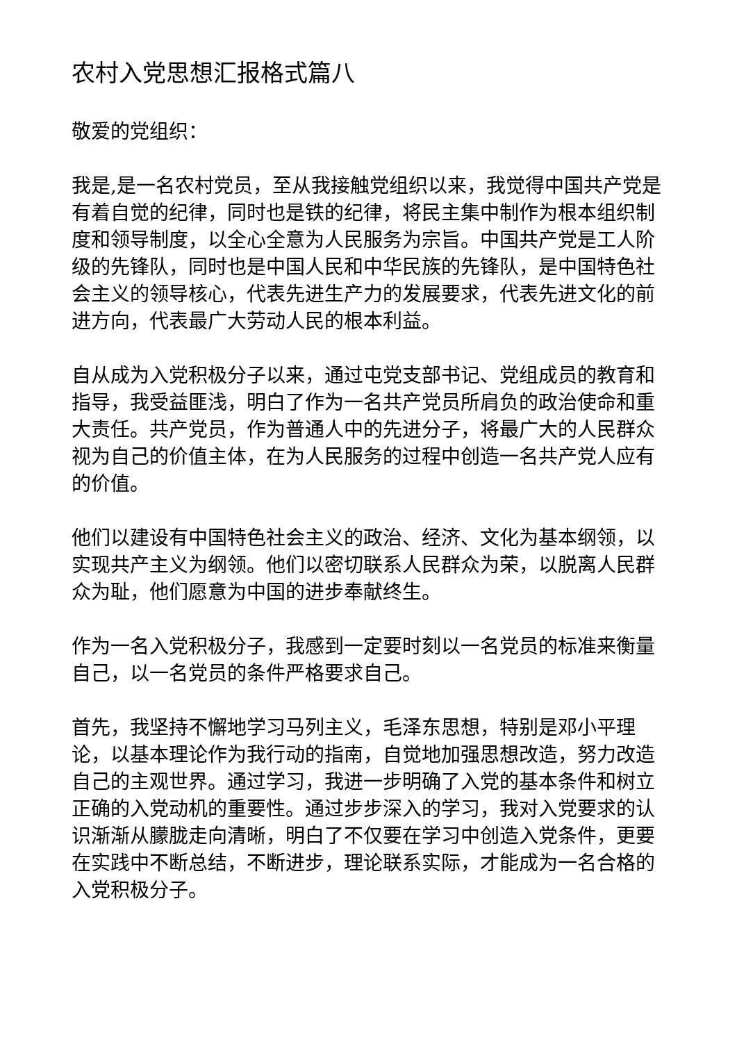农村入党思想汇报格式篇八
敬爱的党组织：
我是,是一名农村党员，至从我接触党组织以来，我觉得中国共产党是有着自觉的纪律，同时也是铁的纪律，将民主集中制作为根本组织制度和领导制度，以全心全意为人民服务为宗旨。中国共产党是工人阶级的先锋队，同时也是中国人民和中华民族的先锋队，是中国特色社会主义的领导核心，代表先进生产力的发展要求，代表先进文化的前进方向，代表最广大劳动人民的根本利益。
自从成为入党积极分子以来，通过屯党支部书记、党组成员的教育和指导，我受益匪浅，明白了作为一名共产党员所肩负的政治使命和重大责任。共产党员，作为普通人中的先进分子，将最广大的人民群众视为自己的价值主体，在为人民服务的过程中创造一名共产党人应有的价值。
他们以建设有中国特色社会主义的政治、经济、文化为基本纲领，以实现共产主义为纲领。他们以密切联系人民群众为荣，以脱离人民群众为耻，他们愿意为中国的进步奉献终生。
作为一名入党积极分子，我感到一定要时刻以一名党员的标准来衡量自己，以一名党员的条件严格要求自己。
首先，我坚持不懈地学习马列主义，毛泽东思想，特别是邓小平理论，以基本理论作为我行动的指南，自觉地加强思想改造，努力改造自己的主观世界。通过学习，我进一步明确了入党的基本条件和树立正确的入党动机的重要性。通过步步深入的学习，我对入党要求的认识渐渐从朦胧走向清晰，明白了不仅要在学习中创造入党条件，更要在实践中不断总结，不断进步，理论联系实际，才能成为一名合格的入党积极分子。